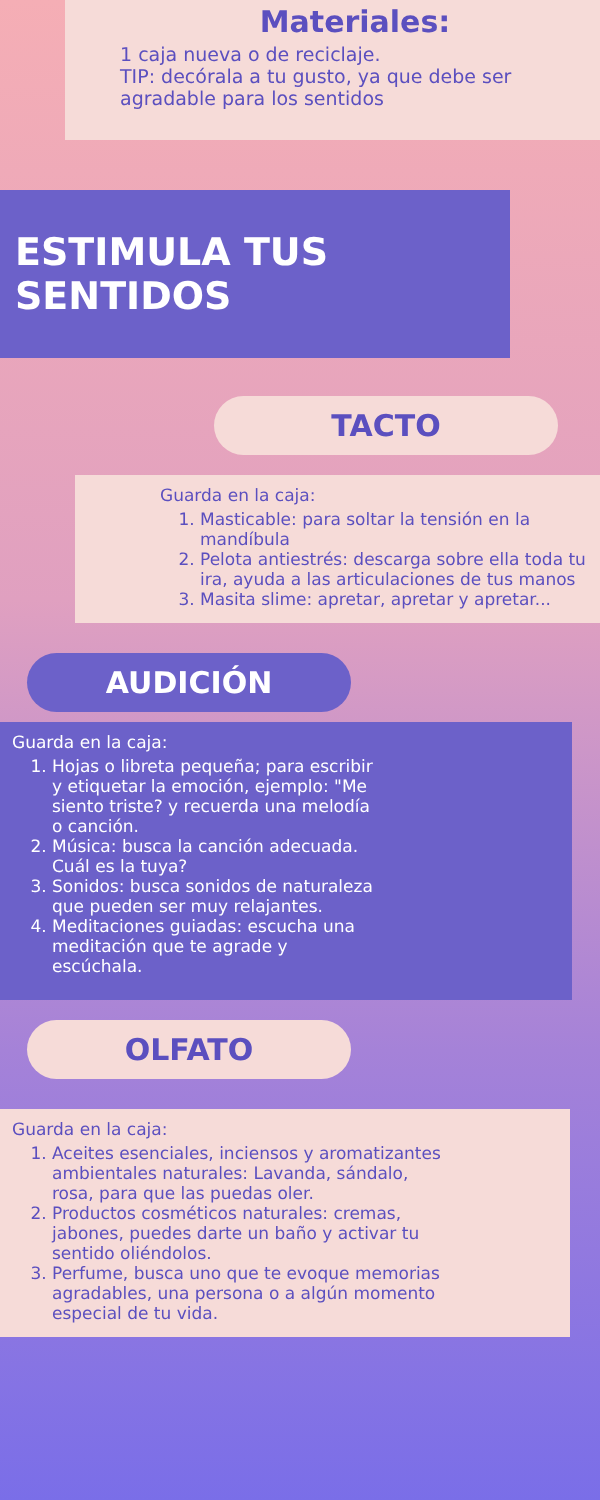Materiales:
1 caja nueva o de reciclaje.
TIP: decórala a tu gusto, ya que debe ser agradable para los sentidos
ESTIMULA TUS SENTIDOS
TACTO
Guarda en la caja:
1. Masticable: para soltar la tensión en la mandíbula
2. Pelota antiestrés: descarga sobre ella toda tu ira, ayuda a las articulaciones de tus manos
3. Masita slime: apretar, apretar y apretar...
AUDICIÓN
Guarda en la caja:
1. Hojas o libreta pequeña; para escribir y etiquetar la emoción, ejemplo: "Me siento triste? y recuerda una melodía o canción.
2. Música: busca la canción adecuada. Cuál es la tuya?
3. Sonidos: busca sonidos de naturaleza que pueden ser muy relajantes.
4. Meditaciones guiadas: escucha una meditación que te agrade y escúchala.
OLFATO
Guarda en la caja:
1. Aceites esenciales, inciensos y aromatizantes ambientales naturales: Lavanda, sándalo, rosa, para que las puedas oler.
2. Productos cosméticos naturales: cremas, jabones, puedes darte un baño y activar tu sentido oliéndolos.
3. Perfume, busca uno que te evoque memorias agradables, una persona o a algún momento especial de tu vida.